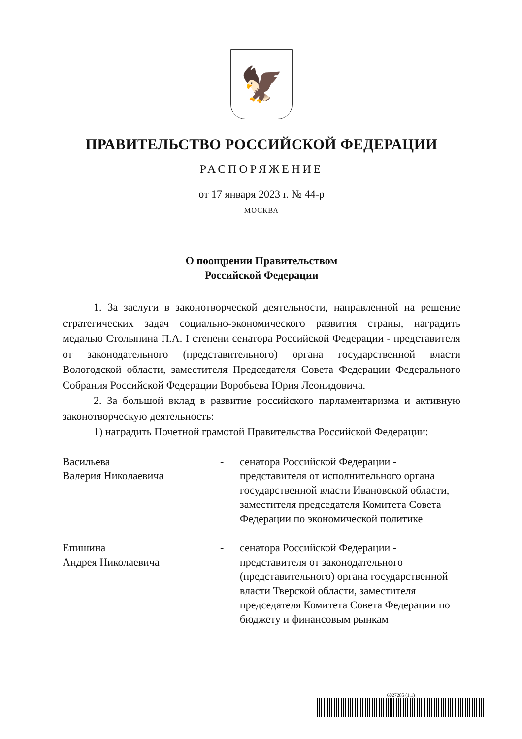🦅
ПРАВИТЕЛЬСТВО РОССИЙСКОЙ ФЕДЕРАЦИИ
РАСПОРЯЖЕНИЕ
от 17 января 2023 г. № 44-р
МОСКВА
О поощрении Правительством
Российской Федерации
1. За заслуги в законотворческой деятельности, направленной на решение стратегических задач социально-экономического развития страны, наградить медалью Столыпина П.А. I степени сенатора Российской Федерации - представителя от законодательного (представительного) органа государственной власти Вологодской области, заместителя Председателя Совета Федерации Федерального Собрания Российской Федерации Воробьева Юрия Леонидовича.
2. За большой вклад в развитие российского парламентаризма и активную законотворческую деятельность:
1) наградить Почетной грамотой Правительства Российской Федерации:
Васильева
Валерия Николаевича
- сенатора Российской Федерации - представителя от исполнительного органа государственной власти Ивановской области, заместителя председателя Комитета Совета Федерации по экономической политике
Епишина
Андрея Николаевича
- сенатора Российской Федерации - представителя от законодательного (представительного) органа государственной власти Тверской области, заместителя председателя Комитета Совета Федерации по бюджету и финансовым рынкам
6027285 (1.1)